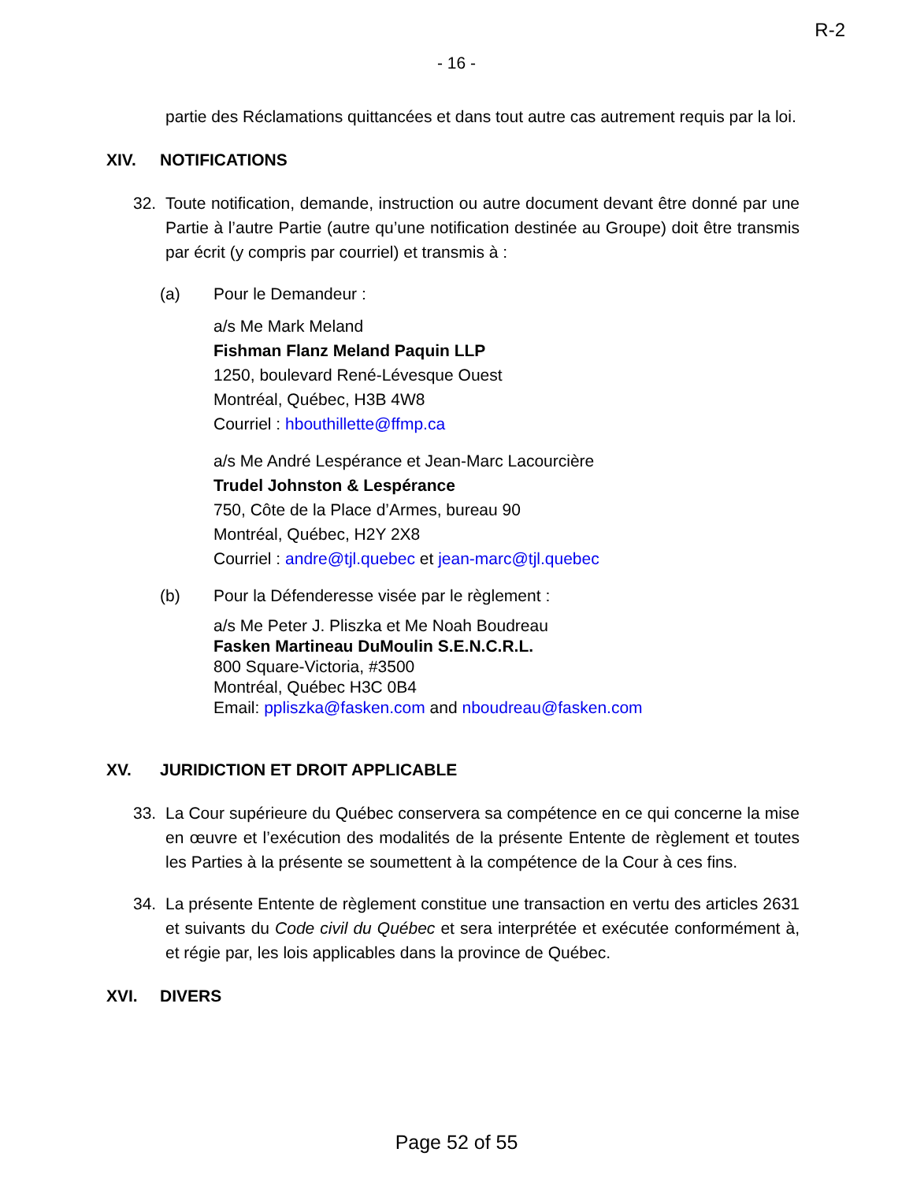R-2
- 16 -
partie des Réclamations quittancées et dans tout autre cas autrement requis par la loi.
XIV. NOTIFICATIONS
32. Toute notification, demande, instruction ou autre document devant être donné par une Partie à l’autre Partie (autre qu’une notification destinée au Groupe) doit être transmis par écrit (y compris par courriel) et transmis à :
(a) Pour le Demandeur :
a/s Me Mark Meland
Fishman Flanz Meland Paquin LLP
1250, boulevard René-Lévesque Ouest
Montréal, Québec, H3B 4W8
Courriel : hbouthillette@ffmp.ca
a/s Me André Lespérance et Jean-Marc Lacourcière
Trudel Johnston & Lespérance
750, Côte de la Place d’Armes, bureau 90
Montréal, Québec, H2Y 2X8
Courriel : andre@tjl.quebec et jean-marc@tjl.quebec
(b) Pour la Défenderesse visée par le règlement :
a/s Me Peter J. Pliszka et Me Noah Boudreau
Fasken Martineau DuMoulin S.E.N.C.R.L.
800 Square-Victoria, #3500
Montréal, Québec H3C 0B4
Email: ppliszka@fasken.com and nboudreau@fasken.com
XV. JURIDICTION ET DROIT APPLICABLE
33. La Cour supérieure du Québec conservera sa compétence en ce qui concerne la mise en œuvre et l’exécution des modalités de la présente Entente de règlement et toutes les Parties à la présente se soumettent à la compétence de la Cour à ces fins.
34. La présente Entente de règlement constitue une transaction en vertu des articles 2631 et suivants du Code civil du Québec et sera interprétée et exécutée conformément à, et régie par, les lois applicables dans la province de Québec.
XVI. DIVERS
Page 52 of 55